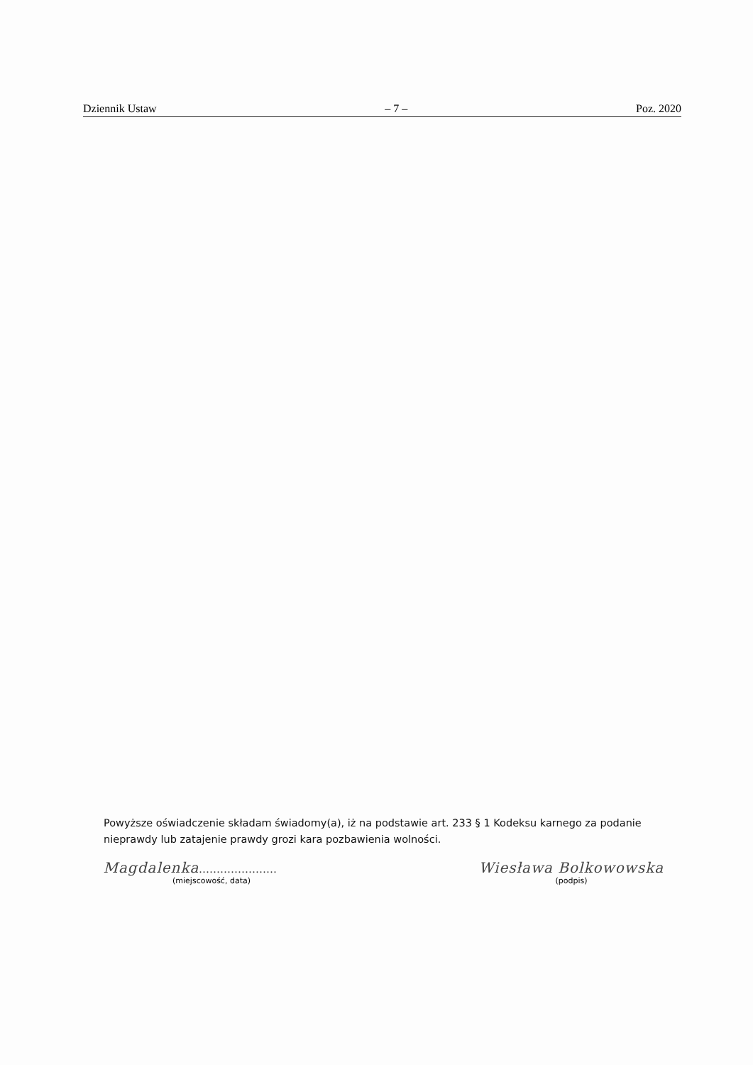Dziennik Ustaw – 7 – Poz. 2020
Powyższe oświadczenie składam świadomy(a), iż na podstawie art. 233 § 1 Kodeksu karnego za podanie nieprawdy lub zatajenie prawdy grozi kara pozbawienia wolności.
Magdalenka......................
(miejscowość, data)
Wiesława Bolkowowska
(podpis)